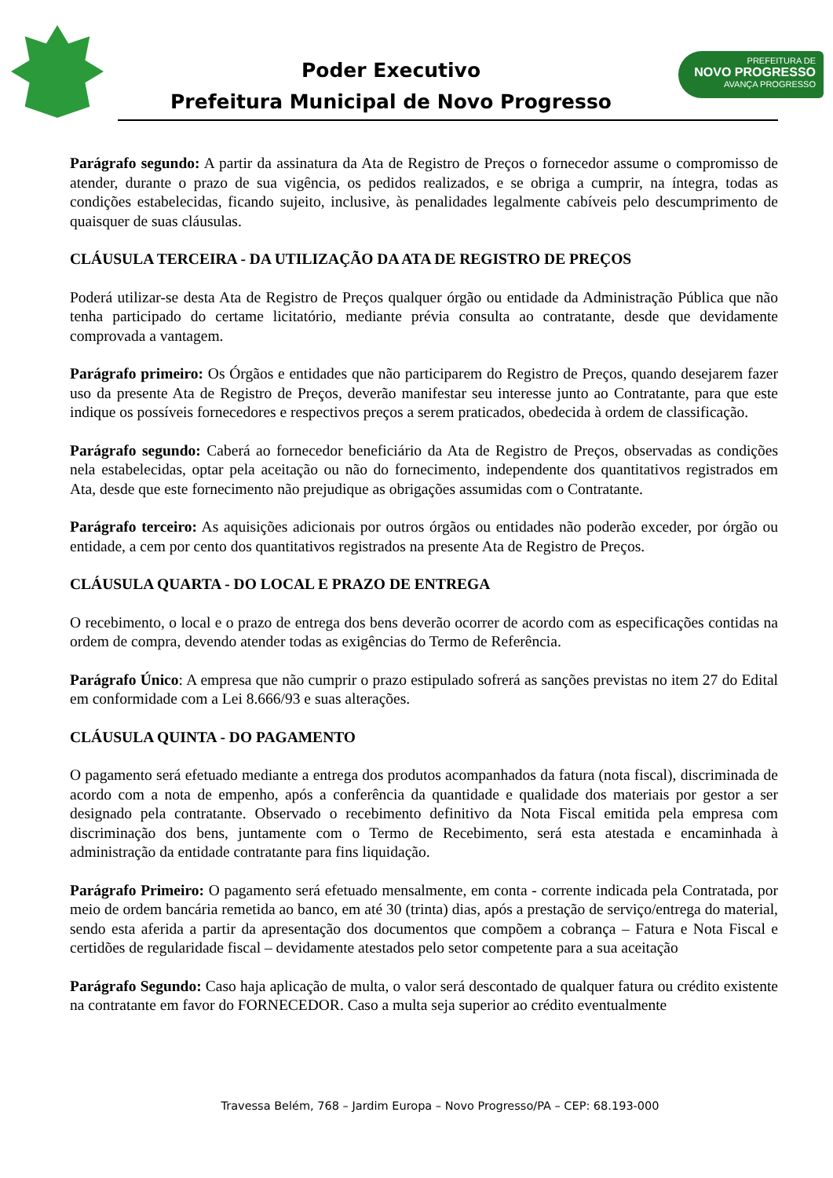Poder Executivo
Prefeitura Municipal de Novo Progresso
PREFEITURA DE
NOVO PROGRESSO
AVANÇA PROGRESSO
Parágrafo segundo: A partir da assinatura da Ata de Registro de Preços o fornecedor assume o compromisso de atender, durante o prazo de sua vigência, os pedidos realizados, e se obriga a cumprir, na íntegra, todas as condições estabelecidas, ficando sujeito, inclusive, às penalidades legalmente cabíveis pelo descumprimento de quaisquer de suas cláusulas.
CLÁUSULA TERCEIRA - DA UTILIZAÇÃO DA ATA DE REGISTRO DE PREÇOS
Poderá utilizar-se desta Ata de Registro de Preços qualquer órgão ou entidade da Administração Pública que não tenha participado do certame licitatório, mediante prévia consulta ao contratante, desde que devidamente comprovada a vantagem.
Parágrafo primeiro: Os Órgãos e entidades que não participarem do Registro de Preços, quando desejarem fazer uso da presente Ata de Registro de Preços, deverão manifestar seu interesse junto ao Contratante, para que este indique os possíveis fornecedores e respectivos preços a serem praticados, obedecida à ordem de classificação.
Parágrafo segundo: Caberá ao fornecedor beneficiário da Ata de Registro de Preços, observadas as condições nela estabelecidas, optar pela aceitação ou não do fornecimento, independente dos quantitativos registrados em Ata, desde que este fornecimento não prejudique as obrigações assumidas com o Contratante.
Parágrafo terceiro: As aquisições adicionais por outros órgãos ou entidades não poderão exceder, por órgão ou entidade, a cem por cento dos quantitativos registrados na presente Ata de Registro de Preços.
CLÁUSULA QUARTA - DO LOCAL E PRAZO DE ENTREGA
O recebimento, o local e o prazo de entrega dos bens deverão ocorrer de acordo com as especificações contidas na ordem de compra, devendo atender todas as exigências do Termo de Referência.
Parágrafo Único: A empresa que não cumprir o prazo estipulado sofrerá as sanções previstas no item 27 do Edital em conformidade com a Lei 8.666/93 e suas alterações.
CLÁUSULA QUINTA - DO PAGAMENTO
O pagamento será efetuado mediante a entrega dos produtos acompanhados da fatura (nota fiscal), discriminada de acordo com a nota de empenho, após a conferência da quantidade e qualidade dos materiais por gestor a ser designado pela contratante. Observado o recebimento definitivo da Nota Fiscal emitida pela empresa com discriminação dos bens, juntamente com o Termo de Recebimento, será esta atestada e encaminhada à administração da entidade contratante para fins liquidação.
Parágrafo Primeiro: O pagamento será efetuado mensalmente, em conta - corrente indicada pela Contratada, por meio de ordem bancária remetida ao banco, em até 30 (trinta) dias, após a prestação de serviço/entrega do material, sendo esta aferida a partir da apresentação dos documentos que compõem a cobrança – Fatura e Nota Fiscal e certidões de regularidade fiscal – devidamente atestados pelo setor competente para a sua aceitação
Parágrafo Segundo: Caso haja aplicação de multa, o valor será descontado de qualquer fatura ou crédito existente na contratante em favor do FORNECEDOR. Caso a multa seja superior ao crédito eventualmente
Travessa Belém, 768 – Jardim Europa – Novo Progresso/PA – CEP: 68.193-000